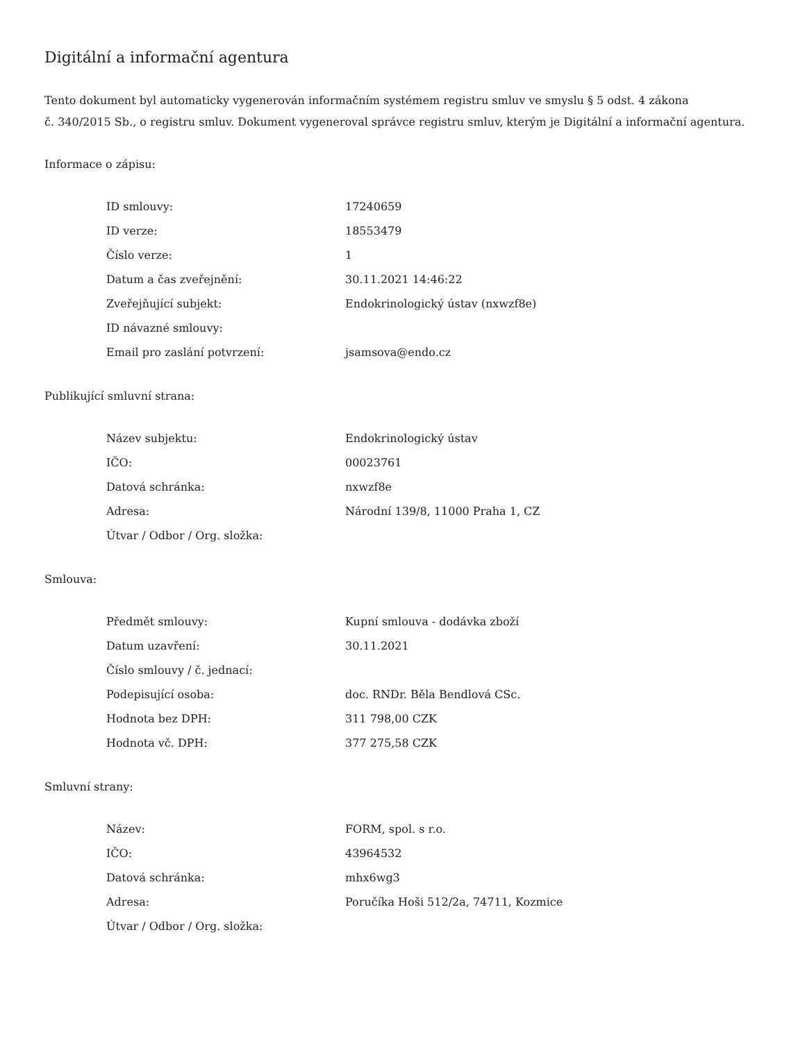Digitální a informační agentura
Tento dokument byl automaticky vygenerován informačním systémem registru smluv ve smyslu § 5 odst. 4 zákona
č. 340/2015 Sb., o registru smluv. Dokument vygeneroval správce registru smluv, kterým je Digitální a informační agentura.
Informace o zápisu:
| ID smlouvy: | 17240659 |
| ID verze: | 18553479 |
| Číslo verze: | 1 |
| Datum a čas zveřejnění: | 30.11.2021 14:46:22 |
| Zveřejňující subjekt: | Endokrinologický ústav (nxwzf8e) |
| ID návazné smlouvy: | |
| Email pro zaslání potvrzení: | jsamsova@endo.cz |
Publikující smluvní strana:
| Název subjektu: | Endokrinologický ústav |
| IČO: | 00023761 |
| Datová schránka: | nxwzf8e |
| Adresa: | Národní 139/8, 11000 Praha 1, CZ |
| Útvar / Odbor / Org. složka: | |
Smlouva:
| Předmět smlouvy: | Kupní smlouva - dodávka zboží |
| Datum uzavření: | 30.11.2021 |
| Číslo smlouvy / č. jednací: | |
| Podepisující osoba: | doc. RNDr. Běla Bendlová CSc. |
| Hodnota bez DPH: | 311 798,00 CZK |
| Hodnota vč. DPH: | 377 275,58 CZK |
Smluvní strany:
| Název: | FORM, spol. s r.o. |
| IČO: | 43964532 |
| Datová schránka: | mhx6wg3 |
| Adresa: | Poručíka Hoši 512/2a, 74711, Kozmice |
| Útvar / Odbor / Org. složka: | |